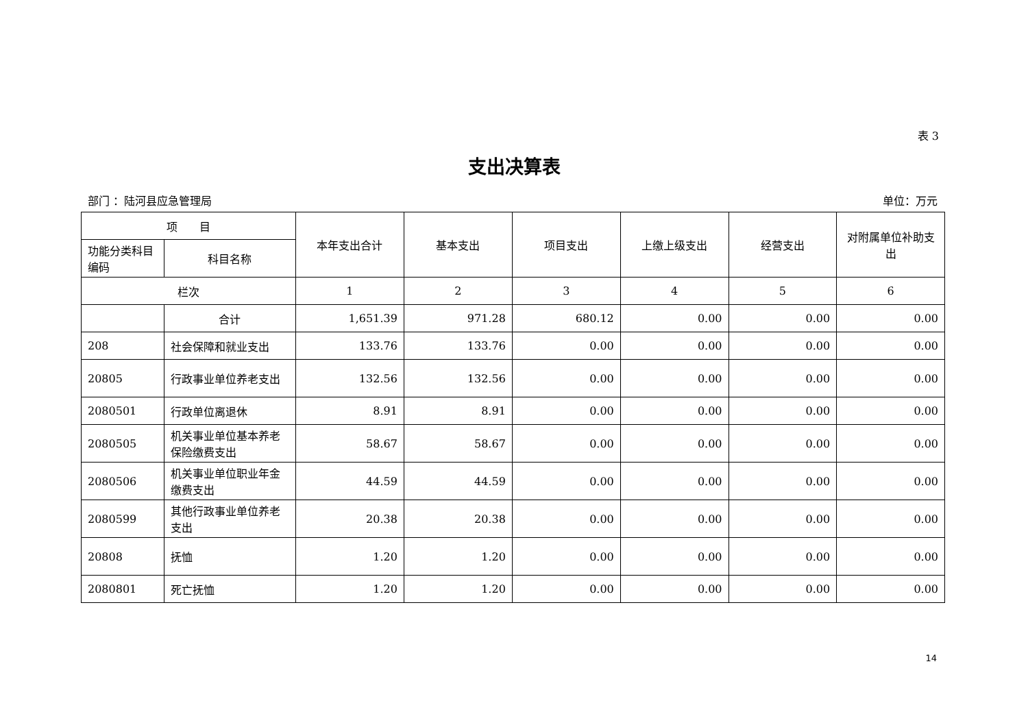表 3
支出决算表
部门 ：陆河县应急管理局 单位：万元
| 项 目 | | 本年支出合计 | 基本支出 | 项目支出 | 上缴上级支出 | 经营支出 | 对附属单位补助支出 |
| --- | --- | --- | --- | --- | --- | --- | --- |
| 功能分类科目编码 | 科目名称 | | | | | | |
| 栏次 | | 1 | 2 | 3 | 4 | 5 | 6 |
| | 合计 | 1,651.39 | 971.28 | 680.12 | 0.00 | 0.00 | 0.00 |
| 208 | 社会保障和就业支出 | 133.76 | 133.76 | 0.00 | 0.00 | 0.00 | 0.00 |
| 20805 | 行政事业单位养老支出 | 132.56 | 132.56 | 0.00 | 0.00 | 0.00 | 0.00 |
| 2080501 | 行政单位离退休 | 8.91 | 8.91 | 0.00 | 0.00 | 0.00 | 0.00 |
| 2080505 | 机关事业单位基本养老保险缴费支出 | 58.67 | 58.67 | 0.00 | 0.00 | 0.00 | 0.00 |
| 2080506 | 机关事业单位职业年金缴费支出 | 44.59 | 44.59 | 0.00 | 0.00 | 0.00 | 0.00 |
| 2080599 | 其他行政事业单位养老支出 | 20.38 | 20.38 | 0.00 | 0.00 | 0.00 | 0.00 |
| 20808 | 抚恤 | 1.20 | 1.20 | 0.00 | 0.00 | 0.00 | 0.00 |
| 2080801 | 死亡抚恤 | 1.20 | 1.20 | 0.00 | 0.00 | 0.00 | 0.00 |
14